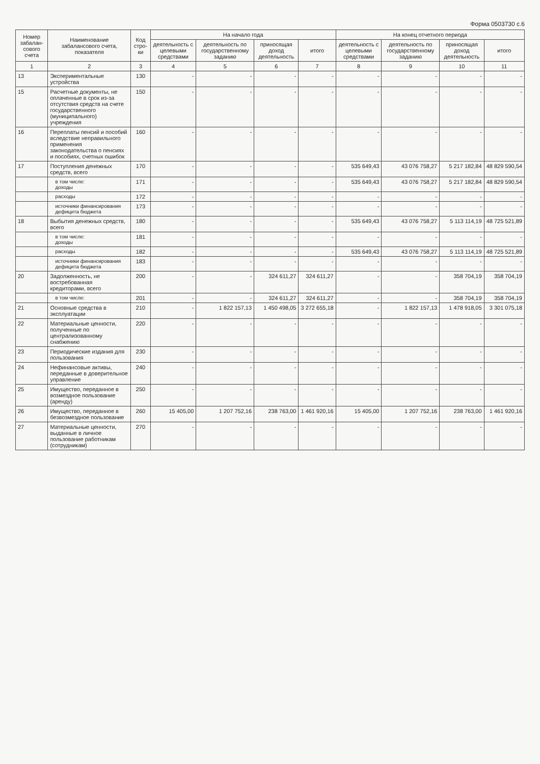Форма 0503730 с.6
| Номер забалан-сового счета | Наименование забалансового счета, показателя | Код стро-ки | На начало года | | | | На конец отчетного периода | | | |
| --- | --- | --- | --- | --- | --- | --- | --- | --- | --- | --- |
| | | | деятельность с целевыми средствами | деятельность по государственному заданию | приносящая доход деятельность | итого | деятельность с целевыми средствами | деятельность по государственному заданию | приносящая доход деятельность | итого |
| 1 | 2 | 3 | 4 | 5 | 6 | 7 | 8 | 9 | 10 | 11 |
| 13 | Экспериментальные устройства | 130 | - | - | - | - | - | - | - | - |
| 15 | Расчетные документы, не оплаченные в срок из-за отсутствия средств на счете государственного (муниципального) учреждения | 150 | - | - | - | - | - | - | - | - |
| 16 | Переплаты пенсий и пособий вследствие неправильного применения законодательства о пенсиях и пособиях, счетных ошибок | 160 | - | - | - | - | - | - | - | - |
| 17 | Поступления денежных средств, всего | 170 | - | - | - | - | 535 649,43 | 43 076 758,27 | 5 217 182,84 | 48 829 590,54 |
| | в том числе: доходы | 171 | - | - | - | - | 535 649,43 | 43 076 758,27 | 5 217 182,84 | 48 829 590,54 |
| | расходы | 172 | - | - | - | - | - | - | - | - |
| | источники финансирования дефицита бюджета | 173 | - | - | - | - | - | - | - | - |
| 18 | Выбытия денежных средств, всего | 180 | - | - | - | - | 535 649,43 | 43 076 758,27 | 5 113 114,19 | 48 725 521,89 |
| | в том числе: доходы | 181 | - | - | - | - | - | - | - | - |
| | расходы | 182 | - | - | - | - | 535 649,43 | 43 076 758,27 | 5 113 114,19 | 48 725 521,89 |
| | источники финансирования дефицита бюджета | 183 | - | - | - | - | - | - | - | - |
| 20 | Задолженность, не востребованная кредиторами, всего | 200 | - | - | 324 611,27 | 324 611,27 | - | - | 358 704,19 | 358 704,19 |
| | в том числе: | 201 | - | - | 324 611,27 | 324 611,27 | - | - | 358 704,19 | 358 704,19 |
| 21 | Основные средства в эксплуатации | 210 | - | 1 822 157,13 | 1 450 498,05 | 3 272 655,18 | - | 1 822 157,13 | 1 478 918,05 | 3 301 075,18 |
| 22 | Материальные ценности, полученные по централизованному снабжению | 220 | - | - | - | - | - | - | - | - |
| 23 | Периодические издания для пользования | 230 | - | - | - | - | - | - | - | - |
| 24 | Нефинансовые активы, переданные в доверительное управление | 240 | - | - | - | - | - | - | - | - |
| 25 | Имущество, переданное в возмездное пользование (аренду) | 250 | - | - | - | - | - | - | - | - |
| 26 | Имущество, переданное в безвозмездное пользование | 260 | 15 405,00 | 1 207 752,16 | 238 763,00 | 1 461 920,16 | 15 405,00 | 1 207 752,16 | 238 763,00 | 1 461 920,16 |
| 27 | Материальные ценности, выданные в личное пользование работникам (сотрудникам) | 270 | - | - | - | - | - | - | - | - |